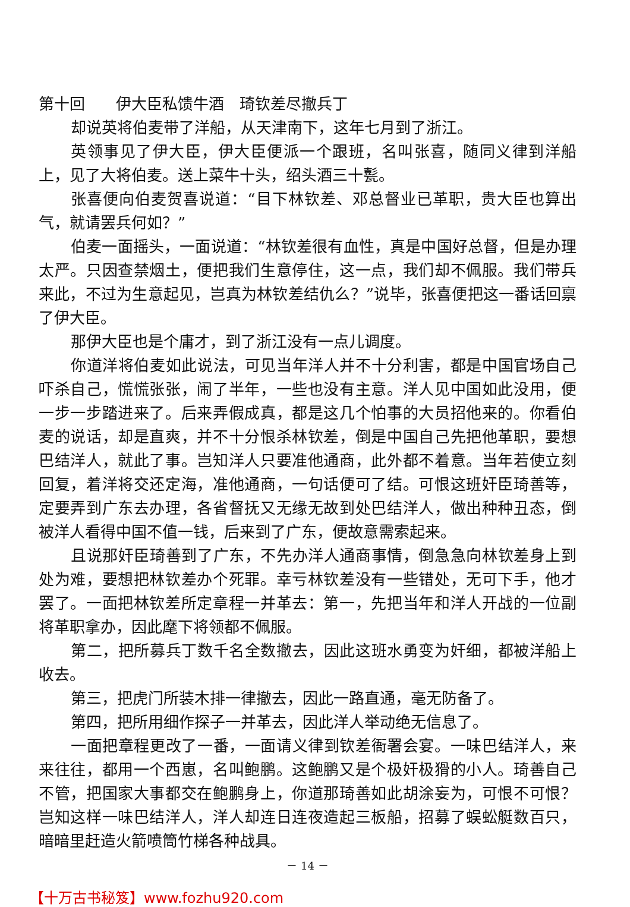第十回　　伊大臣私馈牛酒　琦钦差尽撤兵丁
却说英将伯麦带了洋船，从天津南下，这年七月到了浙江。
英领事见了伊大臣，伊大臣便派一个跟班，名叫张喜，随同义律到洋船上，见了大将伯麦。送上菜牛十头，绍头酒三十甏。
张喜便向伯麦贺喜说道：“目下林钦差、邓总督业已革职，贵大臣也算出气，就请罢兵何如？”
伯麦一面摇头，一面说道：“林钦差很有血性，真是中国好总督，但是办理太严。只因查禁烟土，便把我们生意停住，这一点，我们却不佩服。我们带兵来此，不过为生意起见，岂真为林钦差结仇么？”说毕，张喜便把这一番话回禀了伊大臣。
那伊大臣也是个庸才，到了浙江没有一点儿调度。
你道洋将伯麦如此说法，可见当年洋人并不十分利害，都是中国官场自己吓杀自己，慌慌张张，闹了半年，一些也没有主意。洋人见中国如此没用，便一步一步踏进来了。后来弄假成真，都是这几个怕事的大员招他来的。你看伯麦的说话，却是直爽，并不十分恨杀林钦差，倒是中国自己先把他革职，要想巴结洋人，就此了事。岂知洋人只要准他通商，此外都不着意。当年若使立刻回复，着洋将交还定海，准他通商，一句话便可了结。可恨这班奸臣琦善等，定要弄到广东去办理，各省督抚又无缘无故到处巴结洋人，做出种种丑态，倒被洋人看得中国不值一钱，后来到了广东，便故意需索起来。
且说那奸臣琦善到了广东，不先办洋人通商事情，倒急急向林钦差身上到处为难，要想把林钦差办个死罪。幸亏林钦差没有一些错处，无可下手，他才罢了。一面把林钦差所定章程一并革去：第一，先把当年和洋人开战的一位副将革职拿办，因此麾下将领都不佩服。
第二，把所募兵丁数千名全数撤去，因此这班水勇变为奸细，都被洋船上收去。
第三，把虎门所装木排一律撤去，因此一路直通，毫无防备了。
第四，把所用细作探子一并革去，因此洋人举动绝无信息了。
一面把章程更改了一番，一面请义律到钦差衙署会宴。一味巴结洋人，来来往往，都用一个西崽，名叫鲍鹏。这鲍鹏又是个极奸极猾的小人。琦善自己不管，把国家大事都交在鲍鹏身上，你道那琦善如此胡涂妄为，可恨不可恨？岂知这样一味巴结洋人，洋人却连日连夜造起三板船，招募了蜈蚣艇数百只，暗暗里赶造火箭喷筒竹梯各种战具。
－ 14 －
【十万古书秘笈】www.fozhu920.com